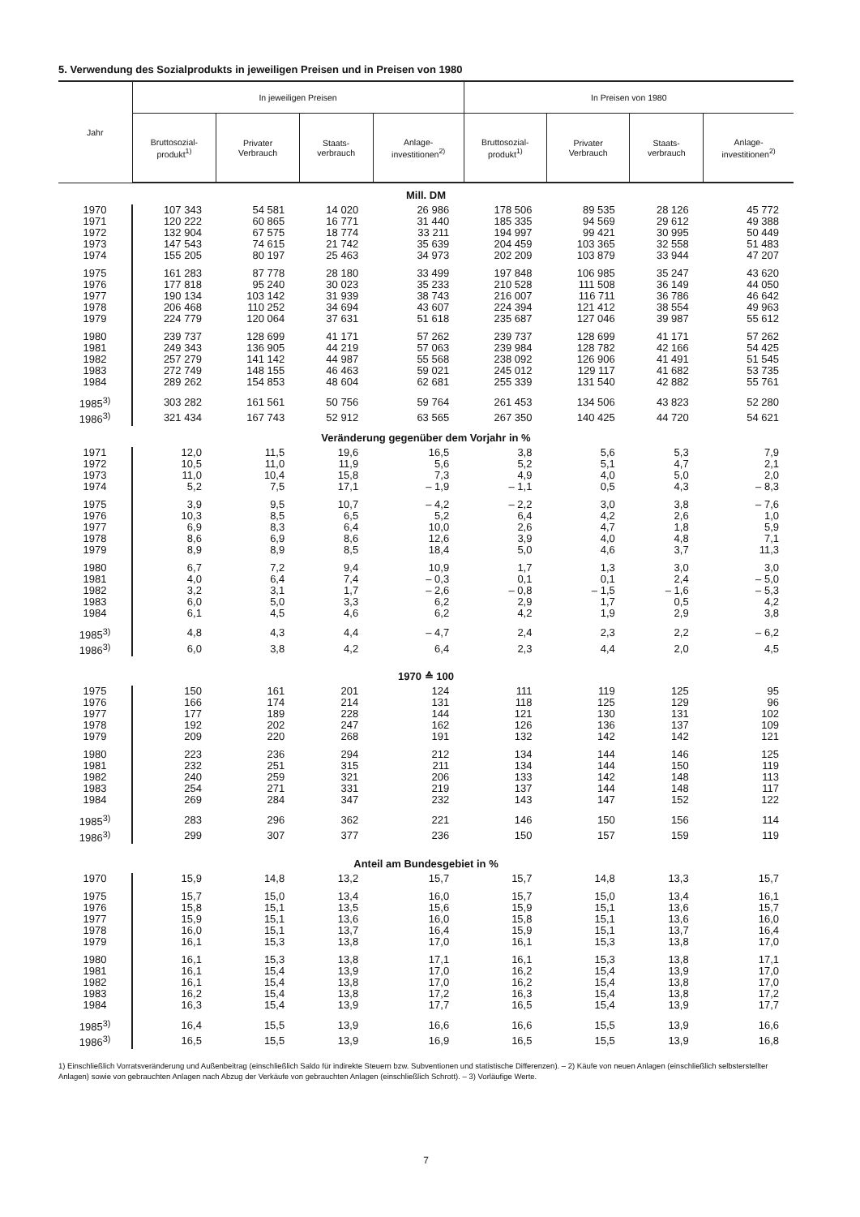5. Verwendung des Sozialprodukts in jeweiligen Preisen und in Preisen von 1980
| Jahr | In jeweiligen Preisen | | | | In Preisen von 1980 | | | |
| --- | --- | --- | --- | --- | --- | --- | --- | --- |
| | Bruttosozial- produkt<sup>1)</sup> | Privater Verbrauch | Staats- verbrauch | Anlage- investitionen<sup>2)</sup> | Bruttosozial- produkt<sup>1)</sup> | Privater Verbrauch | Staats- verbrauch | Anlage- investitionen<sup>2)</sup> |
| Mill. DM | | | | | | | | |
| 1970 | 107 343 | 54 581 | 14 020 | 26 986 | 178 506 | 89 535 | 28 126 | 45 772 |
| 1971 | 120 222 | 60 865 | 16 771 | 31 440 | 185 335 | 94 569 | 29 612 | 49 388 |
| 1972 | 132 904 | 67 575 | 18 774 | 33 211 | 194 997 | 99 421 | 30 995 | 50 449 |
| 1973 | 147 543 | 74 615 | 21 742 | 35 639 | 204 459 | 103 365 | 32 558 | 51 483 |
| 1974 | 155 205 | 80 197 | 25 463 | 34 973 | 202 209 | 103 879 | 33 944 | 47 207 |
| 1975 | 161 283 | 87 778 | 28 180 | 33 499 | 197 848 | 106 985 | 35 247 | 43 620 |
| 1976 | 177 818 | 95 240 | 30 023 | 35 233 | 210 528 | 111 508 | 36 149 | 44 050 |
| 1977 | 190 134 | 103 142 | 31 939 | 38 743 | 216 007 | 116 711 | 36 786 | 46 642 |
| 1978 | 206 468 | 110 252 | 34 694 | 43 607 | 224 394 | 121 412 | 38 554 | 49 963 |
| 1979 | 224 779 | 120 064 | 37 631 | 51 618 | 235 687 | 127 046 | 39 987 | 55 612 |
| 1980 | 239 737 | 128 699 | 41 171 | 57 262 | 239 737 | 128 699 | 41 171 | 57 262 |
| 1981 | 249 343 | 136 905 | 44 219 | 57 063 | 239 984 | 128 782 | 42 166 | 54 425 |
| 1982 | 257 279 | 141 142 | 44 987 | 55 568 | 238 092 | 126 906 | 41 491 | 51 545 |
| 1983 | 272 749 | 148 155 | 46 463 | 59 021 | 245 012 | 129 117 | 41 682 | 53 735 |
| 1984 | 289 262 | 154 853 | 48 604 | 62 681 | 255 339 | 131 540 | 42 882 | 55 761 |
| 1985<sup>3)</sup> | 303 282 | 161 561 | 50 756 | 59 764 | 261 453 | 134 506 | 43 823 | 52 280 |
| 1986<sup>3)</sup> | 321 434 | 167 743 | 52 912 | 63 565 | 267 350 | 140 425 | 44 720 | 54 621 |
| Veränderung gegenüber dem Vorjahr in % | | | | | | | | |
| 1971 | 12,0 | 11,5 | 19,6 | 16,5 | 3,8 | 5,6 | 5,3 | 7,9 |
| 1972 | 10,5 | 11,0 | 11,9 | 5,6 | 5,2 | 5,1 | 4,7 | 2,1 |
| 1973 | 11,0 | 10,4 | 15,8 | 7,3 | 4,9 | 4,0 | 5,0 | 2,0 |
| 1974 | 5,2 | 7,5 | 17,1 | – 1,9 | – 1,1 | 0,5 | 4,3 | – 8,3 |
| 1975 | 3,9 | 9,5 | 10,7 | – 4,2 | – 2,2 | 3,0 | 3,8 | – 7,6 |
| 1976 | 10,3 | 8,5 | 6,5 | 5,2 | 6,4 | 4,2 | 2,6 | 1,0 |
| 1977 | 6,9 | 8,3 | 6,4 | 10,0 | 2,6 | 4,7 | 1,8 | 5,9 |
| 1978 | 8,6 | 6,9 | 8,6 | 12,6 | 3,9 | 4,0 | 4,8 | 7,1 |
| 1979 | 8,9 | 8,9 | 8,5 | 18,4 | 5,0 | 4,6 | 3,7 | 11,3 |
| 1980 | 6,7 | 7,2 | 9,4 | 10,9 | 1,7 | 1,3 | 3,0 | 3,0 |
| 1981 | 4,0 | 6,4 | 7,4 | – 0,3 | 0,1 | 0,1 | 2,4 | – 5,0 |
| 1982 | 3,2 | 3,1 | 1,7 | – 2,6 | – 0,8 | – 1,5 | – 1,6 | – 5,3 |
| 1983 | 6,0 | 5,0 | 3,3 | 6,2 | 2,9 | 1,7 | 0,5 | 4,2 |
| 1984 | 6,1 | 4,5 | 4,6 | 6,2 | 4,2 | 1,9 | 2,9 | 3,8 |
| 1985<sup>3)</sup> | 4,8 | 4,3 | 4,4 | – 4,7 | 2,4 | 2,3 | 2,2 | – 6,2 |
| 1986<sup>3)</sup> | 6,0 | 3,8 | 4,2 | 6,4 | 2,3 | 4,4 | 2,0 | 4,5 |
| 1970 ≙ 100 | | | | | | | | |
| 1975 | 150 | 161 | 201 | 124 | 111 | 119 | 125 | 95 |
| 1976 | 166 | 174 | 214 | 131 | 118 | 125 | 129 | 96 |
| 1977 | 177 | 189 | 228 | 144 | 121 | 130 | 131 | 102 |
| 1978 | 192 | 202 | 247 | 162 | 126 | 136 | 137 | 109 |
| 1979 | 209 | 220 | 268 | 191 | 132 | 142 | 142 | 121 |
| 1980 | 223 | 236 | 294 | 212 | 134 | 144 | 146 | 125 |
| 1981 | 232 | 251 | 315 | 211 | 134 | 144 | 150 | 119 |
| 1982 | 240 | 259 | 321 | 206 | 133 | 142 | 148 | 113 |
| 1983 | 254 | 271 | 331 | 219 | 137 | 144 | 148 | 117 |
| 1984 | 269 | 284 | 347 | 232 | 143 | 147 | 152 | 122 |
| 1985<sup>3)</sup> | 283 | 296 | 362 | 221 | 146 | 150 | 156 | 114 |
| 1986<sup>3)</sup> | 299 | 307 | 377 | 236 | 150 | 157 | 159 | 119 |
| Anteil am Bundesgebiet in % | | | | | | | | |
| 1970 | 15,9 | 14,8 | 13,2 | 15,7 | 15,7 | 14,8 | 13,3 | 15,7 |
| 1975 | 15,7 | 15,0 | 13,4 | 16,0 | 15,7 | 15,0 | 13,4 | 16,1 |
| 1976 | 15,8 | 15,1 | 13,5 | 15,6 | 15,9 | 15,1 | 13,6 | 15,7 |
| 1977 | 15,9 | 15,1 | 13,6 | 16,0 | 15,8 | 15,1 | 13,6 | 16,0 |
| 1978 | 16,0 | 15,1 | 13,7 | 16,4 | 15,9 | 15,1 | 13,7 | 16,4 |
| 1979 | 16,1 | 15,3 | 13,8 | 17,0 | 16,1 | 15,3 | 13,8 | 17,0 |
| 1980 | 16,1 | 15,3 | 13,8 | 17,1 | 16,1 | 15,3 | 13,8 | 17,1 |
| 1981 | 16,1 | 15,4 | 13,9 | 17,0 | 16,2 | 15,4 | 13,9 | 17,0 |
| 1982 | 16,1 | 15,4 | 13,8 | 17,0 | 16,2 | 15,4 | 13,8 | 17,0 |
| 1983 | 16,2 | 15,4 | 13,8 | 17,2 | 16,3 | 15,4 | 13,8 | 17,2 |
| 1984 | 16,3 | 15,4 | 13,9 | 17,7 | 16,5 | 15,4 | 13,9 | 17,7 |
| 1985<sup>3)</sup> | 16,4 | 15,5 | 13,9 | 16,6 | 16,6 | 15,5 | 13,9 | 16,6 |
| 1986<sup>3)</sup> | 16,5 | 15,5 | 13,9 | 16,9 | 16,5 | 15,5 | 13,9 | 16,8 |
1) Einschließlich Vorratsveränderung und Außenbeitrag (einschließlich Saldo für indirekte Steuern bzw. Subventionen und statistische Differenzen). – 2) Käufe von neuen Anlagen (einschließlich selbsterstellter Anlagen) sowie von gebrauchten Anlagen nach Abzug der Verkäufe von gebrauchten Anlagen (einschließlich Schrott). – 3) Vorläufige Werte.
7